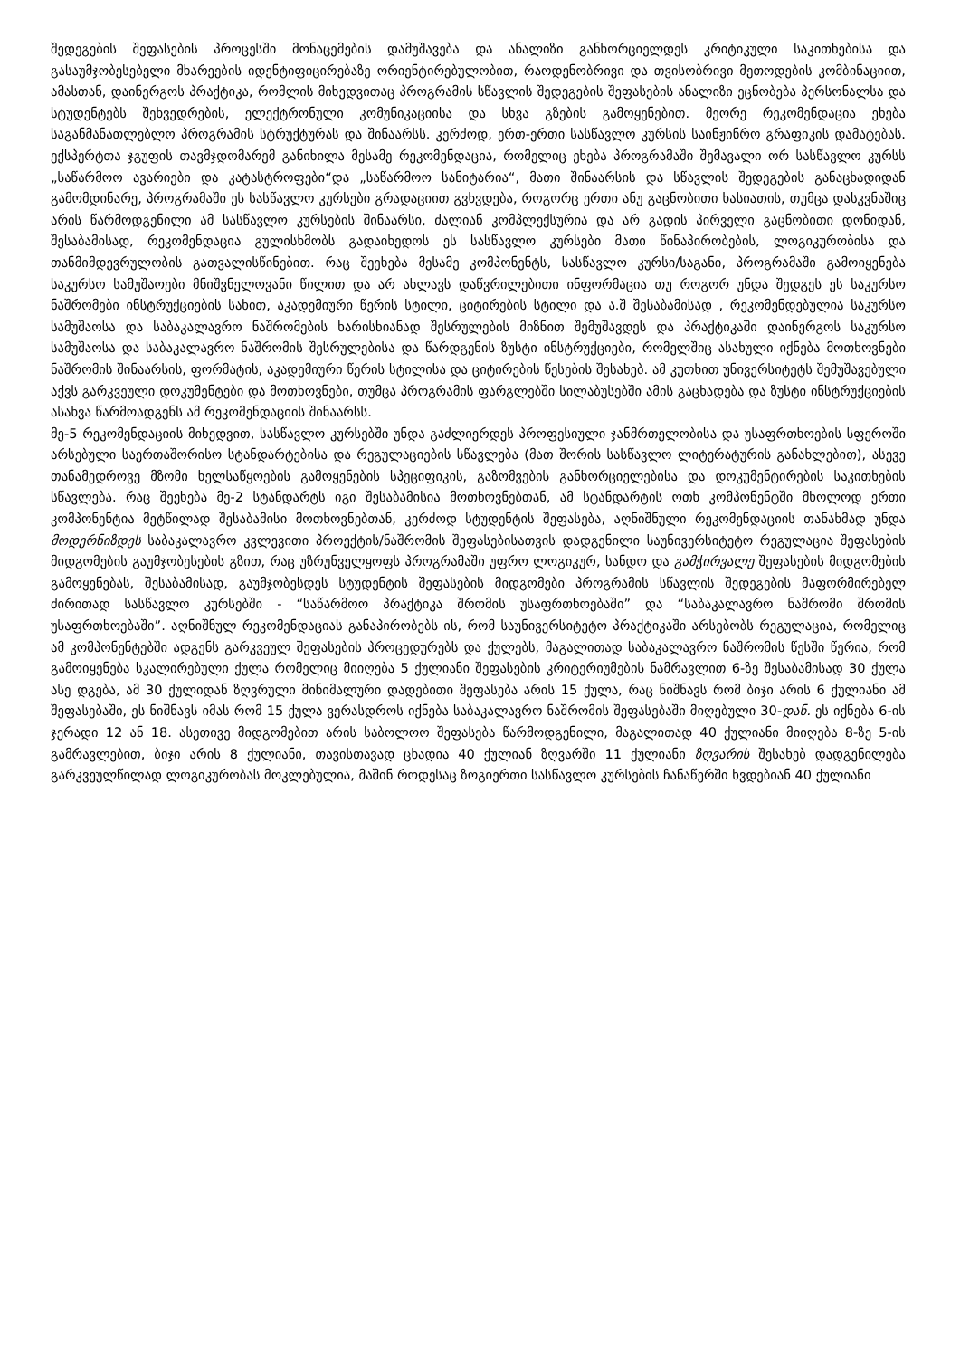შედეგების შეფასების პროცესში მონაცემების დამუშავება და ანალიზი განხორციელდეს კრიტიკული საკითხებისა და გასაუმჯობესებელი მხარეების იდენტიფიცირებაზე ორიენტირებულობით, რაოდენობრივი და თვისობრივი მეთოდების კომბინაციით, ამასთან, დაინერგოს პრაქტიკა, რომლის მიხედვითაც პროგრამის სწავლის შედეგების შეფასების ანალიზი ეცნობება პერსონალსა და სტუდენტებს შეხვედრების, ელექტრონული კომუნიკაციისა და სხვა გზების გამოყენებით. მეორე რეკომენდაცია ეხება საგანმანათლებლო პროგრამის სტრუქტურას და შინაარსს. კერძოდ, ერთ-ერთი სასწავლო კურსის საინჟინრო გრაფიკის დამატებას. ექსპერტთა ჯგუფის თავმჯდომარემ განიხილა მესამე რეკომენდაცია, რომელიც ეხება პროგრამაში შემავალი ორ სასწავლო კურსს „საწარმოო ავარიები და კატასტროფები“და „საწარმოო სანიტარია“, მათი შინაარსის და სწავლის შედეგების განაცხადიდან გამომდინარე, პროგრამაში ეს სასწავლო კურსები გრადაციით გვხვდება, როგორც ერთი ანუ გაცნობითი ხასიათის, თუმცა დასკვნაშიც არის წარმოდგენილი ამ სასწავლო კურსების შინაარსი, ძალიან კომპლექსურია და არ გადის პირველი გაცნობითი დონიდან, შესაბამისად, რეკომენდაცია გულისხმობს გადაიხედოს ეს სასწავლო კურსები მათი წინაპირობების, ლოგიკურობისა და თანმიმდევრულობის გათვალისწინებით. რაც შეეხება მესამე კომპონენტს, სასწავლო კურსი/საგანი, პროგრამაში გამოიყენება საკურსო სამუშაოები მნიშვნელოვანი წილით და არ ახლავს დაწვრილებითი ინფორმაცია თუ როგორ უნდა შედგეს ეს საკურსო ნაშრომები ინსტრუქციების სახით, აკადემიური წერის სტილი, ციტირების სტილი და ა.შ შესაბამისად , რეკომენდებულია საკურსო სამუშაოსა და საბაკალავრო ნაშრომების ხარისხიანად შესრულების მიზნით შემუშავდეს და პრაქტიკაში დაინერგოს საკურსო სამუშაოსა და საბაკალავრო ნაშრომის შესრულებისა და წარდგენის ზუსტი ინსტრუქციები, რომელშიც ასახული იქნება მოთხოვნები ნაშრომის შინაარსის, ფორმატის, აკადემიური წერის სტილისა და ციტირების წესების შესახებ. ამ კუთხით უნივერსიტეტს შემუშავებული აქვს გარკვეული დოკუმენტები და მოთხოვნები, თუმცა პროგრამის ფარგლებში სილაბუსებში ამის გაცხადება და ზუსტი ინსტრუქციების ასახვა წარმოადგენს ამ რეკომენდაციის შინაარსს.
მე-5 რეკომენდაციის მიხედვით, სასწავლო კურსებში უნდა გაძლიერდეს პროფესიული ჯანმრთელობისა და უსაფრთხოების სფეროში არსებული საერთაშორისო სტანდარტებისა და რეგულაციების სწავლება (მათ შორის სასწავლო ლიტერატურის განახლებით), ასევე თანამედროვე მზომი ხელსაწყოების გამოყენების სპეციფიკის, გაზომვების განხორციელებისა და დოკუმენტირების საკითხების სწავლება. რაც შეეხება მე-2 სტანდარტს იგი შესაბამისია მოთხოვნებთან, ამ სტანდარტის ოთხ კომპონენტში მხოლოდ ერთი კომპონენტია მეტწილად შესაბამისი მოთხოვნებთან, კერძოდ სტუდენტის შეფასება, აღნიშნული რეკომენდაციის თანახმად უნდა მოდერნიზდეს საბაკალავრო კვლევითი პროექტის/ნაშრომის შეფასებისათვის დადგენილი საუნივერსიტეტო რეგულაცია შეფასების მიდგომების გაუმჯობესების გზით, რაც უზრუნველყოფს პროგრამაში უფრო ლოგიკურ, სანდო და გამჭირვალე შეფასების მიდგომების გამოყენებას, შესაბამისად, გაუმჯობესდეს სტუდენტის შეფასების მიდგომები პროგრამის სწავლის შედეგების მაფორმირებელ ძირითად სასწავლო კურსებში - “საწარმოო პრაქტიკა შრომის უსაფრთხოებაში” და “საბაკალავრო ნაშრომი შრომის უსაფრთხოებაში”. აღნიშნულ რეკომენდაციას განაპირობებს ის, რომ საუნივერსიტეტო პრაქტიკაში არსებობს რეგულაცია, რომელიც ამ კომპონენტებში ადგენს გარკვეულ შეფასების პროცედურებს და ქულებს, მაგალითად საბაკალავრო ნაშრომის წესში წერია, რომ გამოიყენება სკალირებული ქულა რომელიც მიიღება 5 ქულიანი შეფასების კრიტერიუმების ნამრავლით 6-ზე შესაბამისად 30 ქულა ასე დგება, ამ 30 ქულიდან ზღვრული მინიმალური დადებითი შეფასება არის 15 ქულა, რაც ნიშნავს რომ ბიჯი არის 6 ქულიანი ამ შეფასებაში, ეს ნიშნავს იმას რომ 15 ქულა ვერასდროს იქნება საბაკალავრო ნაშრომის შეფასებაში მიღებული 30-დან. ეს იქნება 6-ის ჯერადი 12 ან 18. ასეთივე მიდგომებით არის საბოლოო შეფასება წარმოდგენილი, მაგალითად 40 ქულიანი მიიღება 8-ზე 5-ის გამრავლებით, ბიჯი არის 8 ქულიანი, თავისთავად ცხადია 40 ქულიან ზღვარში 11 ქულიანი ზღვარის შესახებ დადგენილება გარკვეულწილად ლოგიკურობას მოკლებულია, მაშინ როდესაც ზოგიერთი სასწავლო კურსების ჩანაწერში ხვდებიან 40 ქულიანი